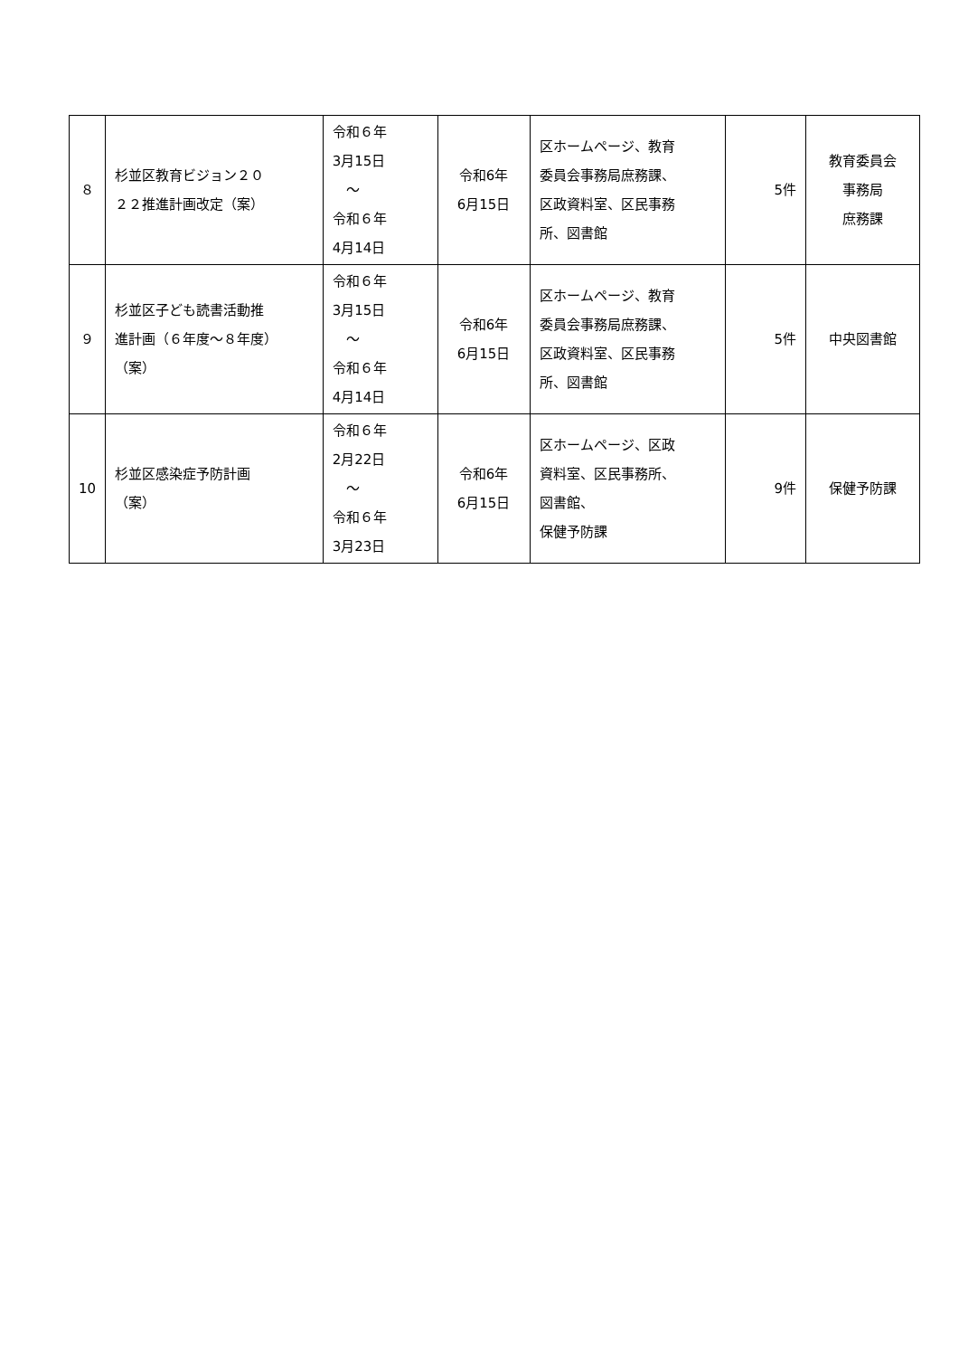| ８ | 杉並区教育ビジョン２０ ２２推進計画改定（案） | 令和６年 3月15日 ～ 令和６年 4月14日 | 令和6年 6月15日 | 区ホームページ、教育 委員会事務局庶務課、 区政資料室、区民事務 所、図書館 | 5件 | 教育委員会 事務局 庶務課 |
| ９ | 杉並区子ども読書活動推 進計画（６年度～８年度） （案） | 令和６年 3月15日 ～ 令和６年 4月14日 | 令和6年 6月15日 | 区ホームページ、教育 委員会事務局庶務課、 区政資料室、区民事務 所、図書館 | 5件 | 中央図書館 |
| 10 | 杉並区感染症予防計画 （案） | 令和６年 2月22日 ～ 令和６年 3月23日 | 令和6年 6月15日 | 区ホームページ、区政 資料室、区民事務所、 図書館、 保健予防課 | 9件 | 保健予防課 |